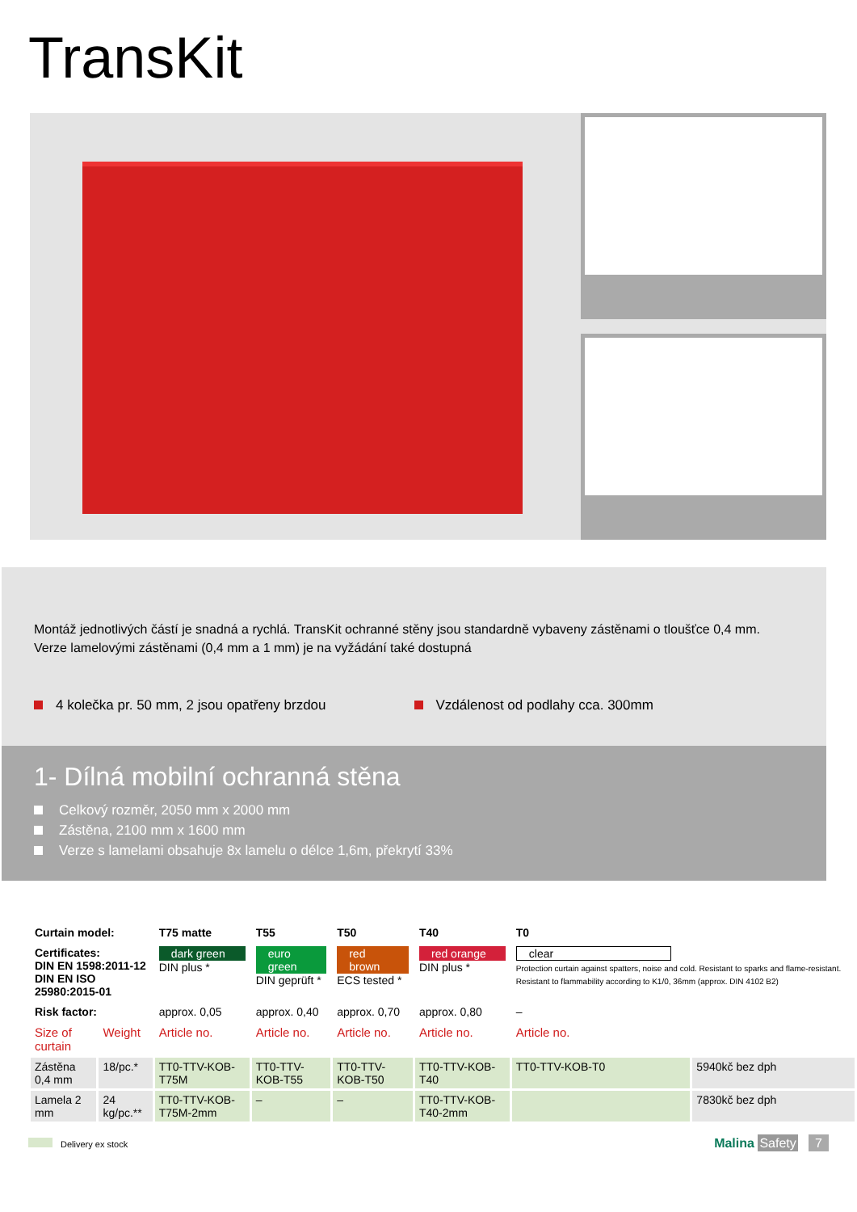TransKit
Montáž jednotlivých částí je snadná a rychlá. TransKit ochranné stěny jsou standardně vybaveny zástěnami o tloušťce 0,4 mm.
Verze lamelovými zástěnami (0,4 mm a 1 mm) je na vyžádání také dostupná
4 kolečka pr. 50 mm, 2 jsou opatřeny brzdou
Vzdálenost od podlahy cca. 300mm
1- Dílná mobilní ochranná stěna
Celkový rozměr, 2050 mm x 2000 mm
Zástěna, 2100 mm x 1600 mm
Verze s lamelami obsahuje 8x lamelu o délce 1,6m, překrytí 33%
| Curtain model: | | T75 matte | T55 | T50 | T40 | T0 | |
| Certificates: DIN EN 1598:2011-12 DIN EN ISO 25980:2015-01 | | dark green DIN plus * | euro green DIN geprüft * | red brown ECS tested * | red orange DIN plus * | clear Protection curtain against spatters, noise and cold. Resistant to sparks and flame-resistant. Resistant to flammability according to K1/0, 36mm (approx. DIN 4102 B2) | |
| Risk factor: | | approx. 0,05 | approx. 0,40 | approx. 0,70 | approx. 0,80 | – | |
| Size of curtain | Weight | Article no. | Article no. | Article no. | Article no. | Article no. | |
| Zástěna 0,4 mm | 18/pc.* | TT0-TTV-KOB-T75M | TT0-TTV-KOB-T55 | TT0-TTV-KOB-T50 | TT0-TTV-KOB-T40 | TT0-TTV-KOB-T0 | 5940kč bez dph |
| Lamela 2 mm | 24 kg/pc.** | TT0-TTV-KOB-T75M-2mm | – | – | TT0-TTV-KOB-T40-2mm | | 7830kč bez dph |
Delivery ex stock Malina Safety 7